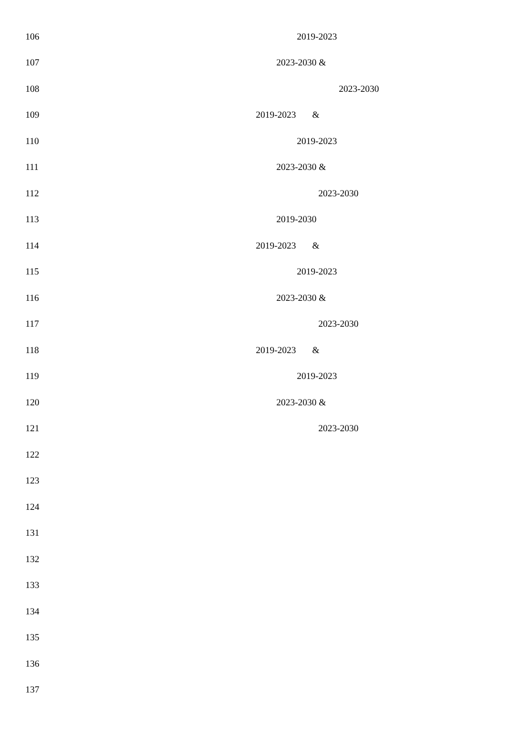| 106 | 2019-2023 |
| 107 | 2023-2030 & |
| 108 | 2023-2030 |
| 109 | 2019-2023 & |
| 110 | 2019-2023 |
| 111 | 2023-2030 & |
| 112 | 2023-2030 |
| 113 | 2019-2030 |
| 114 | 2019-2023 & |
| 115 | 2019-2023 |
| 116 | 2023-2030 & |
| 117 | 2023-2030 |
| 118 | 2019-2023 & |
| 119 | 2019-2023 |
| 120 | 2023-2030 & |
| 121 | 2023-2030 |
| 122 | |
| 123 | |
| 124 | |
| 131 | |
| 132 | |
| 133 | |
| 134 | |
| 135 | |
| 136 | |
| 137 | |